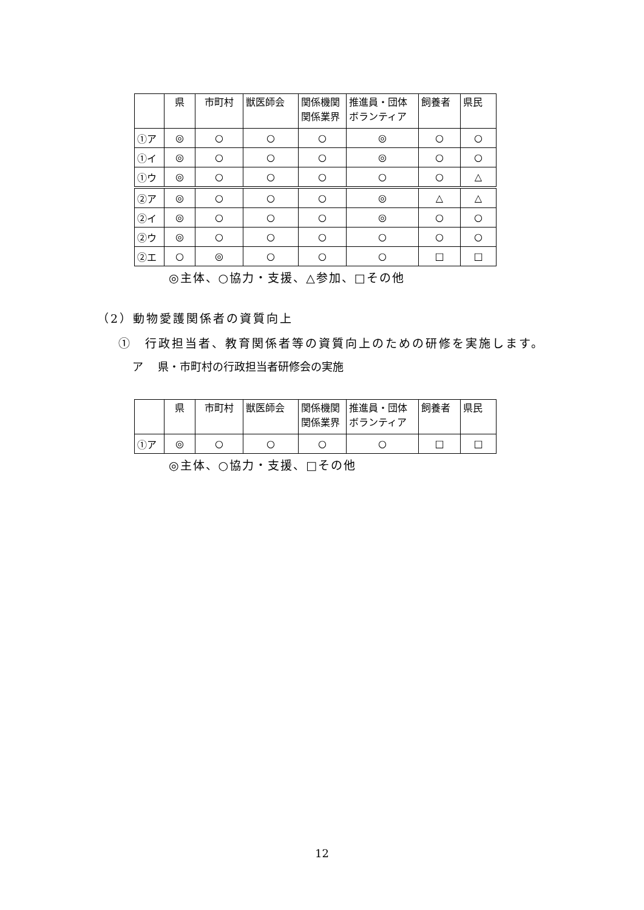| | 県 | 市町村 | 獣医師会 | 関係機関 関係業界 | 推進員・団体 ボランティア | 飼養者 | 県民 |
| --- | --- | --- | --- | --- | --- | --- | --- |
| ①ア | ◎ | ○ | ○ | ○ | ◎ | ○ | ○ |
| ①イ | ◎ | ○ | ○ | ○ | ◎ | ○ | ○ |
| ①ウ | ◎ | ○ | ○ | ○ | ○ | ○ | △ |
| ②ア | ◎ | ○ | ○ | ○ | ◎ | △ | △ |
| ②イ | ◎ | ○ | ○ | ○ | ◎ | ○ | ○ |
| ②ウ | ◎ | ○ | ○ | ○ | ○ | ○ | ○ |
| ②エ | ○ | ◎ | ○ | ○ | ○ | □ | □ |
◎主体、○協力・支援、△参加、□その他
（2）動物愛護関係者の資質向上
①　行政担当者、教育関係者等の資質向上のための研修を実施します。
ア　 県・市町村の行政担当者研修会の実施
| | 県 | 市町村 | 獣医師会 | 関係機関 関係業界 | 推進員・団体 ボランティア | 飼養者 | 県民 |
| --- | --- | --- | --- | --- | --- | --- | --- |
| ①ア | ◎ | ○ | ○ | ○ | ○ | □ | □ |
◎主体、○協力・支援、□その他
12